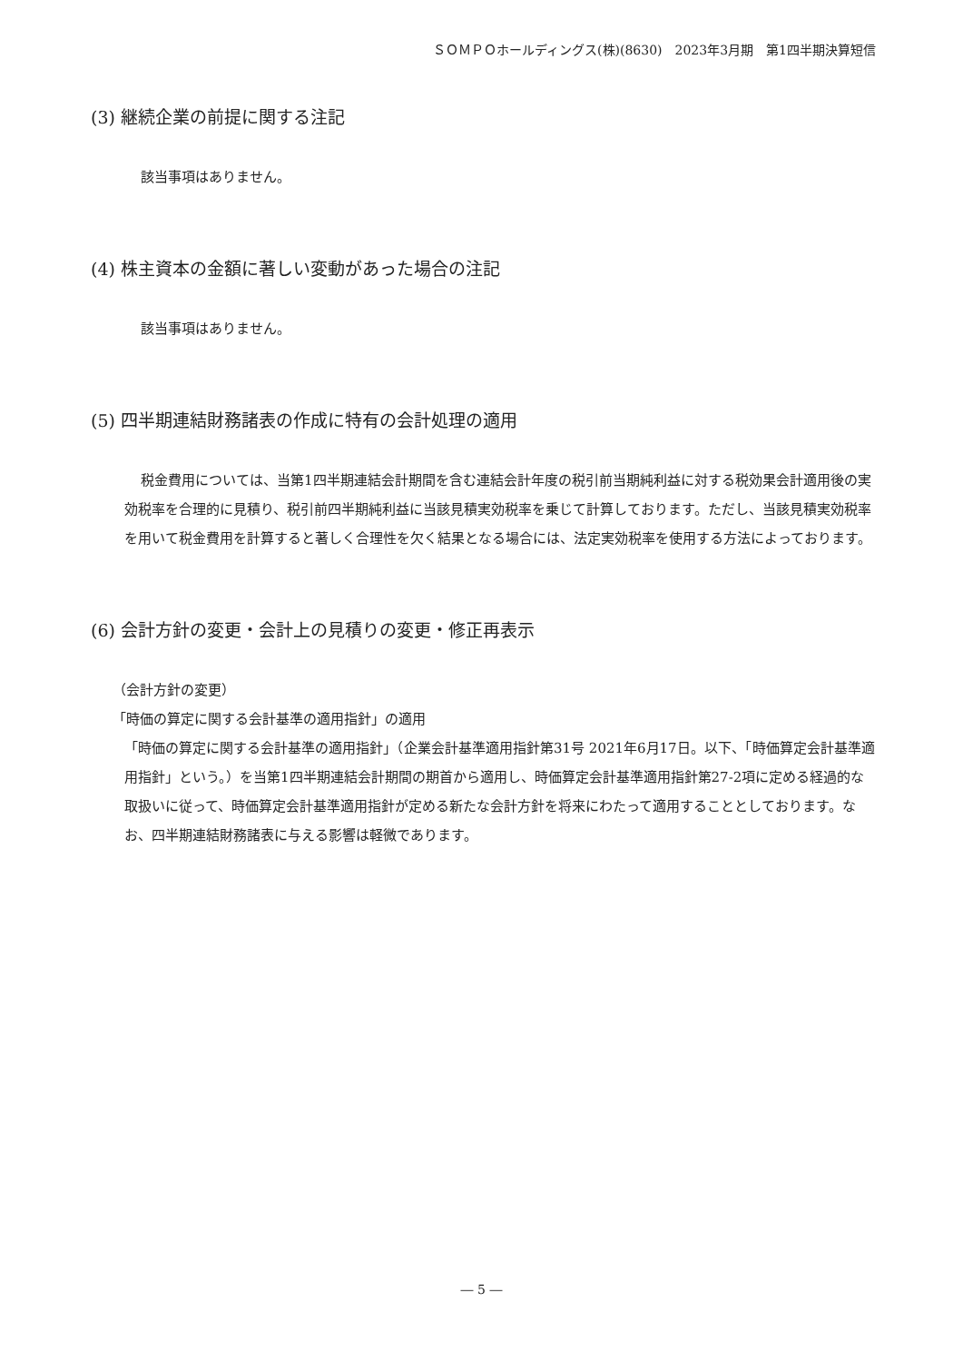ＳＯＭＰＯホールディングス(株)(8630)　2023年3月期　第1四半期決算短信
(3) 継続企業の前提に関する注記
該当事項はありません。
(4) 株主資本の金額に著しい変動があった場合の注記
該当事項はありません。
(5) 四半期連結財務諸表の作成に特有の会計処理の適用
税金費用については、当第1四半期連結会計期間を含む連結会計年度の税引前当期純利益に対する税効果会計適用後の実効税率を合理的に見積り、税引前四半期純利益に当該見積実効税率を乗じて計算しております。ただし、当該見積実効税率を用いて税金費用を計算すると著しく合理性を欠く結果となる場合には、法定実効税率を使用する方法によっております。
(6) 会計方針の変更・会計上の見積りの変更・修正再表示
（会計方針の変更）
「時価の算定に関する会計基準の適用指針」の適用
「時価の算定に関する会計基準の適用指針」（企業会計基準適用指針第31号 2021年6月17日。以下、「時価算定会計基準適用指針」という。）を当第1四半期連結会計期間の期首から適用し、時価算定会計基準適用指針第27-2項に定める経過的な取扱いに従って、時価算定会計基準適用指針が定める新たな会計方針を将来にわたって適用することとしております。なお、四半期連結財務諸表に与える影響は軽微であります。
― 5 ―